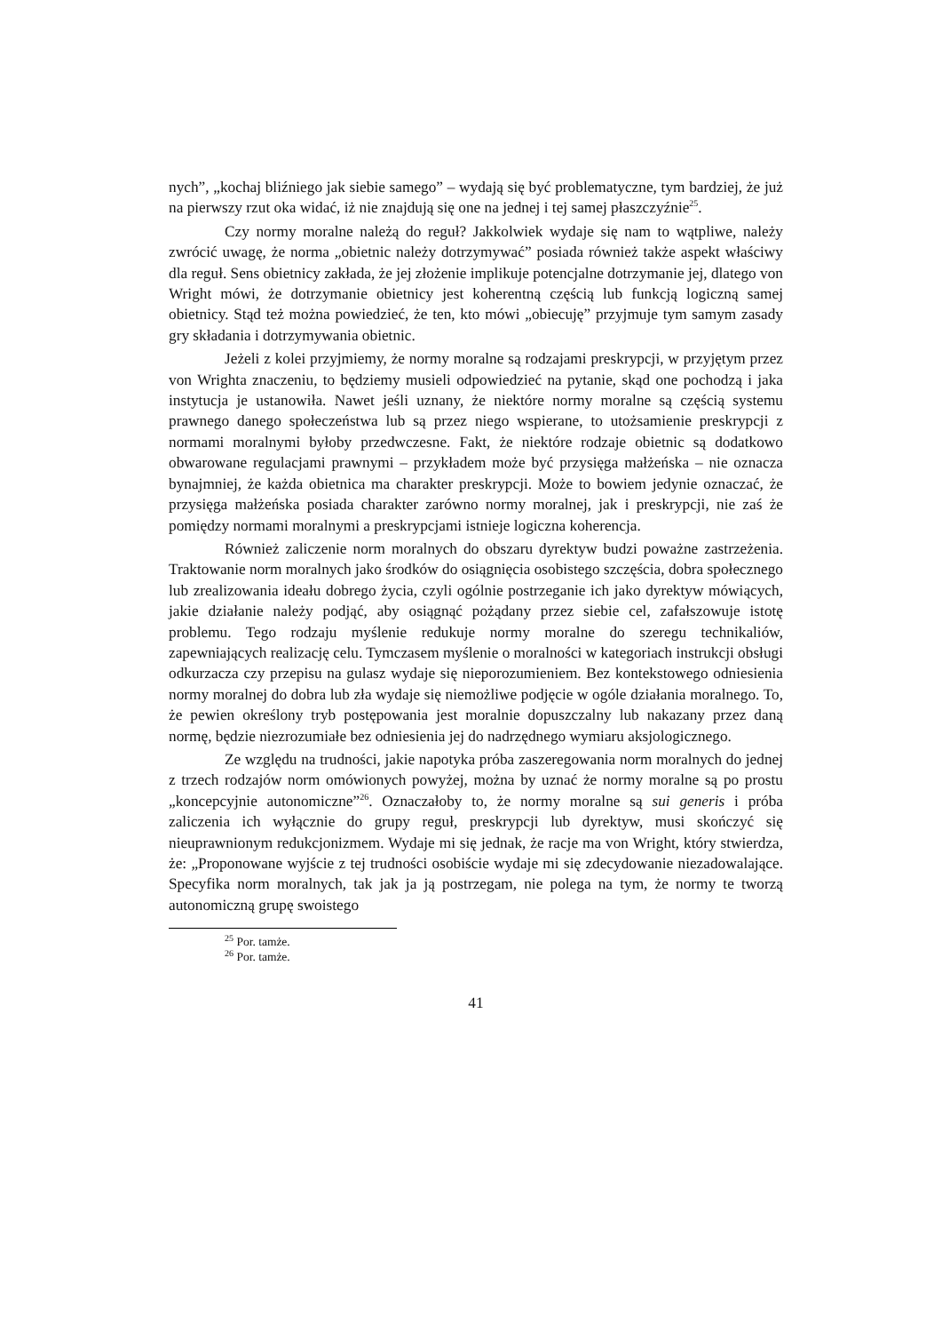nych”, „kochaj bliźniego jak siebie samego” – wydają się być problematyczne, tym bardziej, że już na pierwszy rzut oka widać, iż nie znajdują się one na jednej i tej samej płaszczyźnie<sup>25</sup>.
Czy normy moralne należą do reguł? Jakkolwiek wydaje się nam to wątpliwe, należy zwrócić uwagę, że norma „obietnic należy dotrzymywać” posiada również także aspekt właściwy dla reguł. Sens obietnicy zakłada, że jej złożenie implikuje potencjalne dotrzymanie jej, dlatego von Wright mówi, że dotrzymanie obietnicy jest koherentną częścią lub funkcją logiczną samej obietnicy. Stąd też można powiedzieć, że ten, kto mówi „obiecuję” przyjmuje tym samym zasady gry składania i dotrzymywania obietnic.
Jeżeli z kolei przyjmiemy, że normy moralne są rodzajami preskrypcji, w przyjętym przez von Wrighta znaczeniu, to będziemy musieli odpowiedzieć na pytanie, skąd one pochodzą i jaka instytucja je ustanowiła. Nawet jeśli uznany, że niektóre normy moralne są częścią systemu prawnego danego społeczeństwa lub są przez niego wspierane, to utożsamienie preskrypcji z normami moralnymi byłoby przedwczesne. Fakt, że niektóre rodzaje obietnic są dodatkowo obwarowane regulacjami prawnymi – przykładem może być przysięga małżeńska – nie oznacza bynajmniej, że każda obietnica ma charakter preskrypcji. Może to bowiem jedynie oznaczać, że przysięga małżeńska posiada charakter zarówno normy moralnej, jak i preskrypcji, nie zaś że pomiędzy normami moralnymi a preskrypcjami istnieje logiczna koherencja.
Również zaliczenie norm moralnych do obszaru dyrektyw budzi poważne zastrzeżenia. Traktowanie norm moralnych jako środków do osiągnięcia osobistego szczęścia, dobra społecznego lub zrealizowania ideału dobrego życia, czyli ogólnie postrzeganie ich jako dyrektyw mówiących, jakie działanie należy podjąć, aby osiągnąć pożądany przez siebie cel, zafałszowuje istotę problemu. Tego rodzaju myślenie redukuje normy moralne do szeregu technikaliów, zapewniających realizację celu. Tymczasem myślenie o moralności w kategoriach instrukcji obsługi odkurzacza czy przepisu na gulasz wydaje się nieporozumieniem. Bez kontekstowego odniesienia normy moralnej do dobra lub zła wydaje się niemożliwe podjęcie w ogóle działania moralnego. To, że pewien określony tryb postępowania jest moralnie dopuszczalny lub nakazany przez daną normę, będzie niezrozumiałe bez odniesienia jej do nadrzędnego wymiaru aksjologicznego.
Ze względu na trudności, jakie napotyka próba zaszeregowania norm moralnych do jednej z trzech rodzajów norm omówionych powyżej, można by uznać że normy moralne są po prostu „koncepcyjnie autonomiczne”<sup>26</sup>. Oznaczałoby to, że normy moralne są sui generis i próba zaliczenia ich wyłącznie do grupy reguł, preskrypcji lub dyrektyw, musi skończyć się nieuprawnionym redukcjonizmem. Wydaje mi się jednak, że racje ma von Wright, który stwierdza, że: „Proponowane wyjście z tej trudności osobiście wydaje mi się zdecydowanie niezadowalające. Specyfika norm moralnych, tak jak ja ją postrzegam, nie polega na tym, że normy te tworzą autonomiczną grupę swoistego
<sup>25</sup> Por. tamże.
<sup>26</sup> Por. tamże.
41